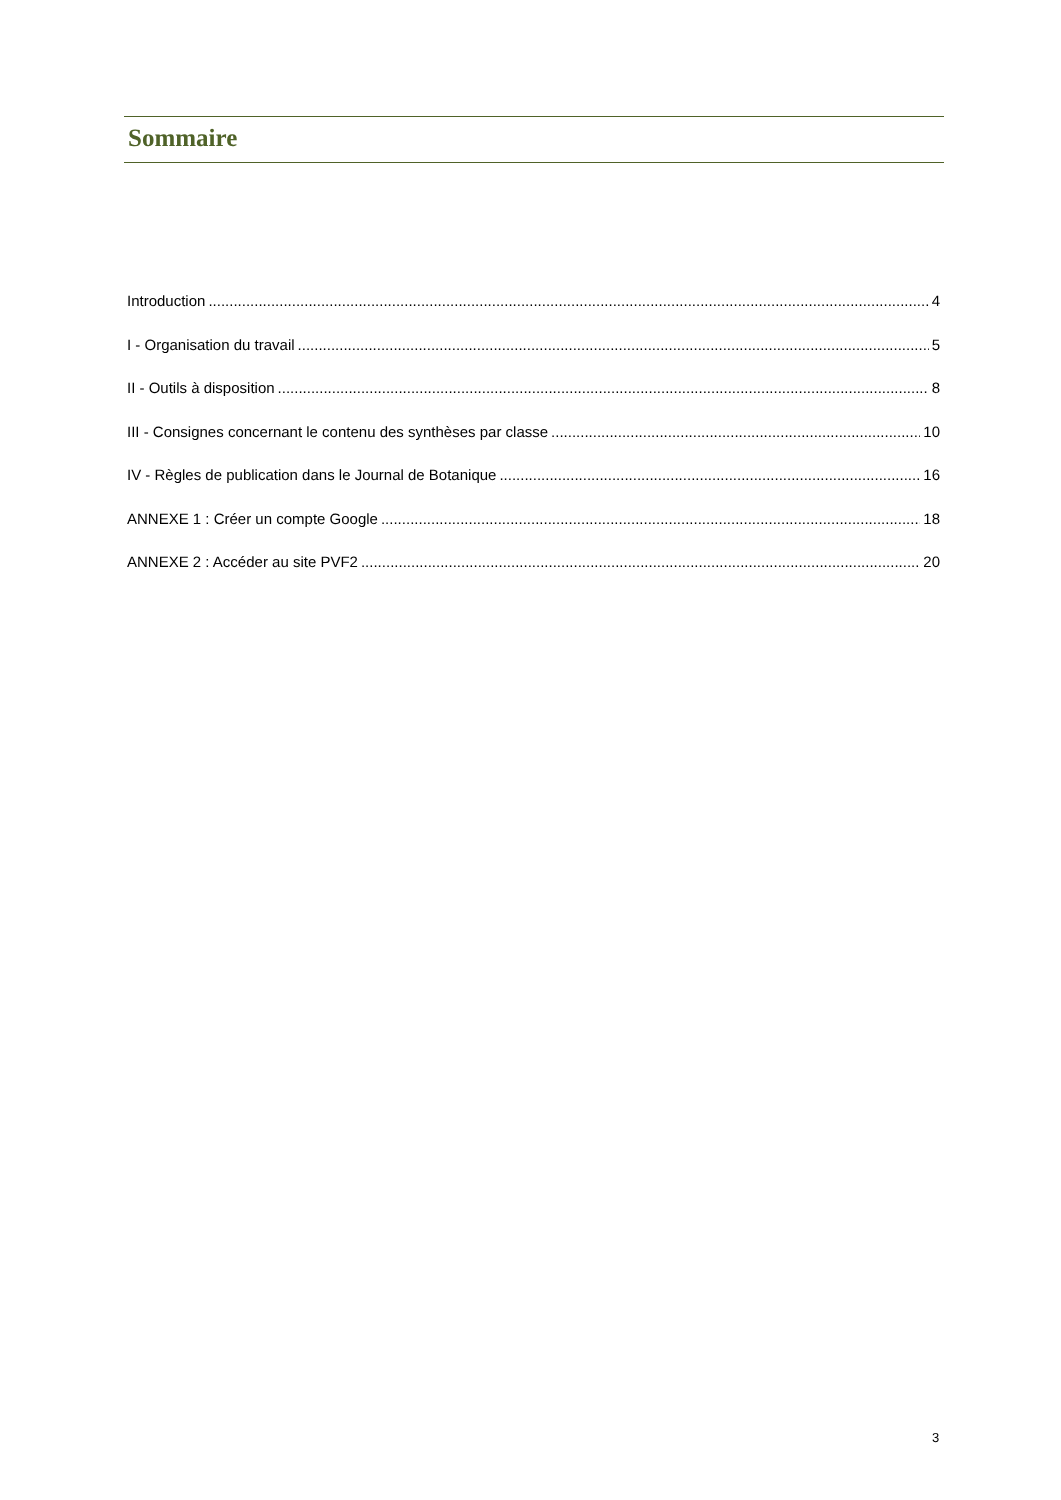Sommaire
Introduction 4
I - Organisation du travail 5
II - Outils à disposition 8
III - Consignes concernant le contenu des synthèses par classe 10
IV - Règles de publication dans le Journal de Botanique 16
ANNEXE 1 : Créer un compte Google 18
ANNEXE 2 : Accéder au site PVF2 20
3